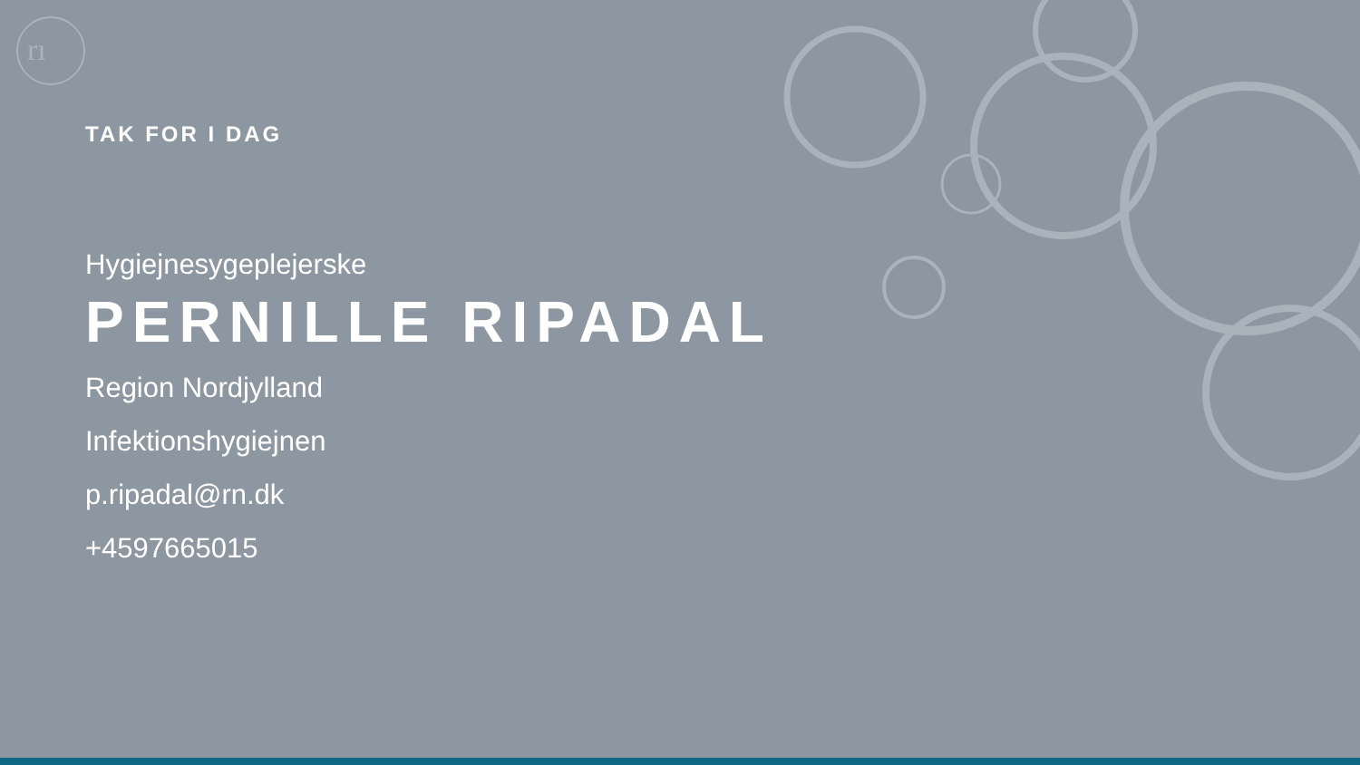rı
TAK FOR I DAG
Hygiejnesygeplejerske
PERNILLE RIPADAL
Region Nordjylland
Infektionshygiejnen
p.ripadal@rn.dk
+4597665015